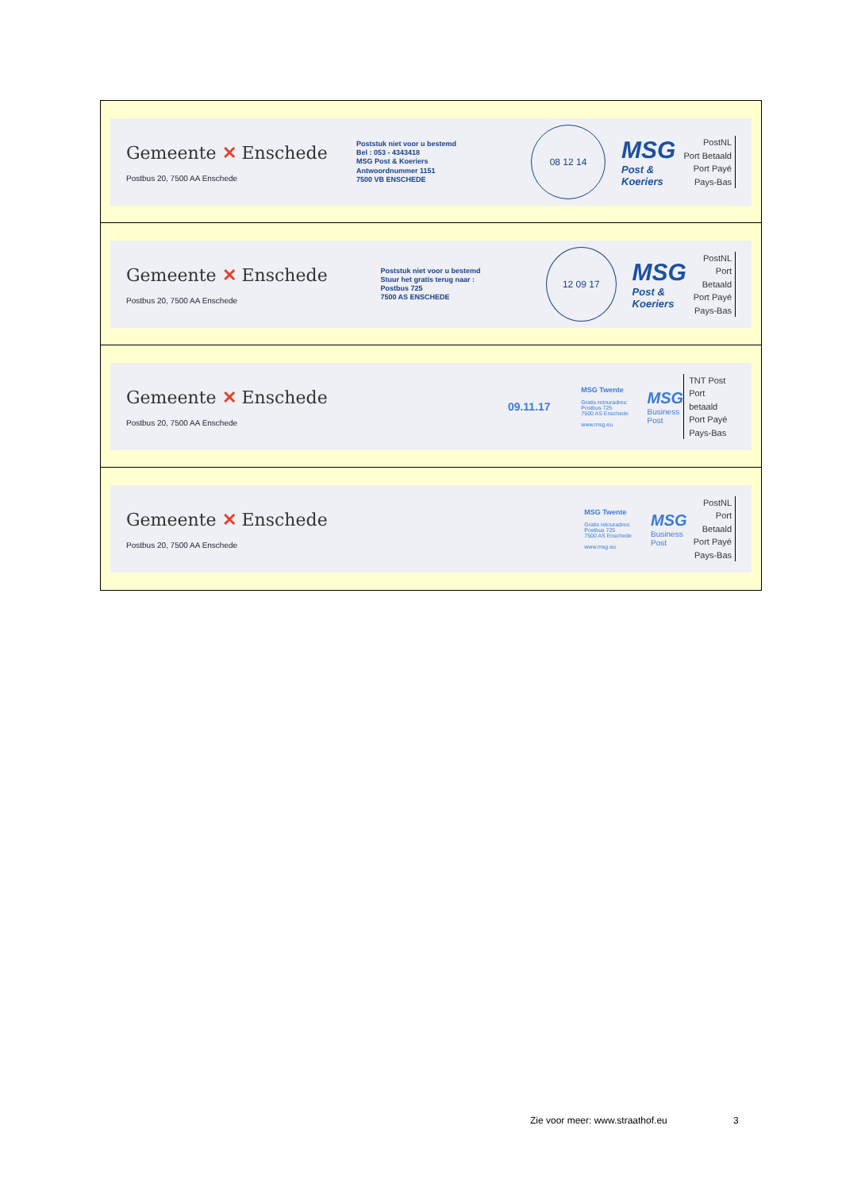Gemeente ✕ Enschede
Postbus 20, 7500 AA Enschede
Poststuk niet voor u bestemd
Bel : 053 - 4343418
MSG Post & Koeriers
Antwoordnummer 1151
7500 VB ENSCHEDE
08 12 14
MSG
Post & Koeriers
PostNL
Port Betaald
Port Payé
Pays-Bas
Gemeente ✕ Enschede
Postbus 20, 7500 AA Enschede
Poststuk niet voor u bestemd
Stuur het gratis terug naar :
Postbus 725
7500 AS ENSCHEDE
12 09 17
MSG
Post & Koeriers
PostNL
Port Betaald
Port Payé
Pays-Bas
Gemeente ✕ Enschede
Postbus 20, 7500 AA Enschede
09.11.17
MSG Twente
Gratis retouradres:
Postbus 725
7500 AS Enschede
www.msg.eu
MSG
Business Post
TNT Post
Port betaald
Port Payé
Pays-Bas
Gemeente ✕ Enschede
Postbus 20, 7500 AA Enschede
MSG Twente
Gratis retouradres:
Postbus 725
7500 AS Enschede
www.msg.eu
MSG
Business Post
PostNL
Port Betaald
Port Payé
Pays-Bas
Zie voor meer: www.straathof.eu
3